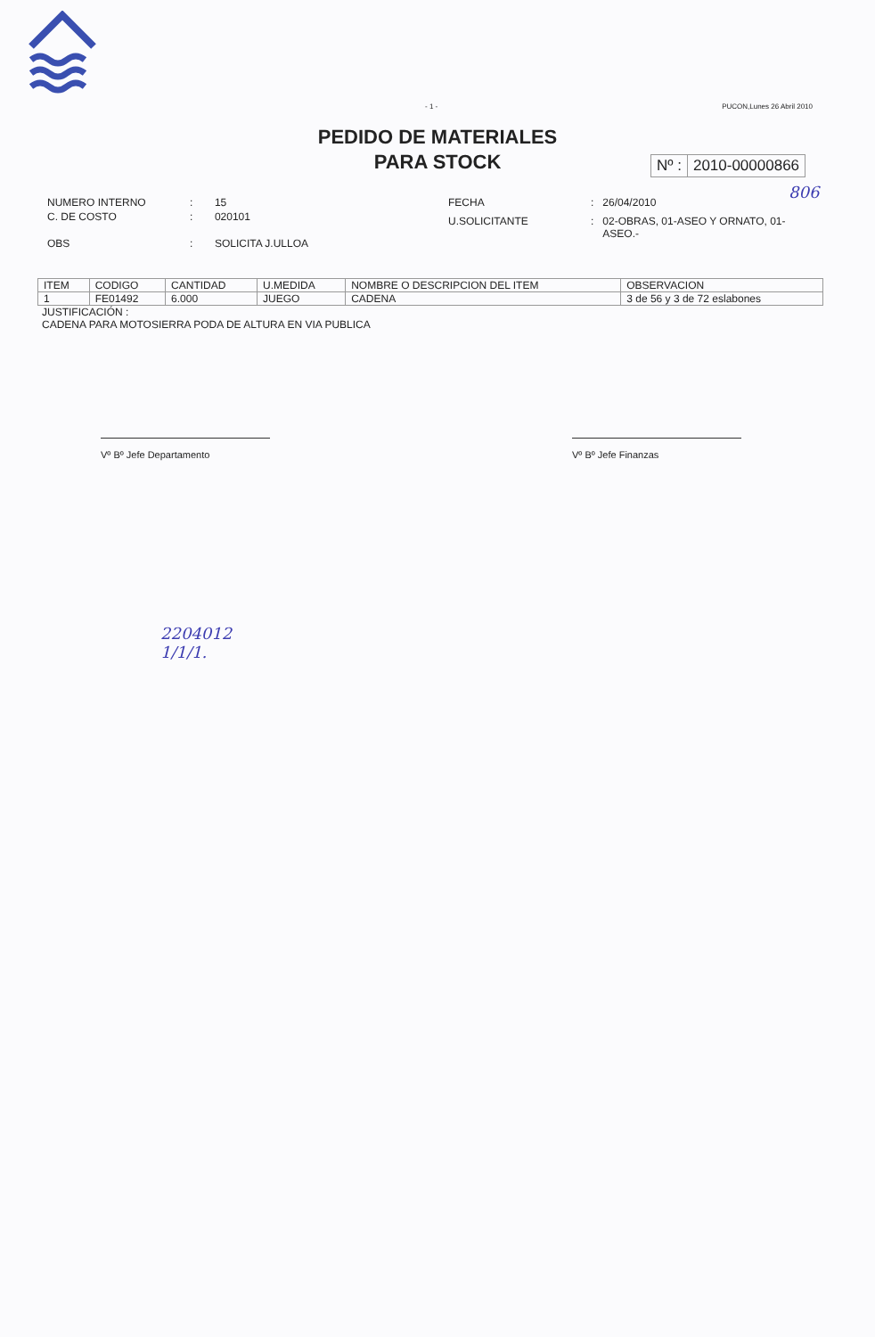- 1 - PUCON,Lunes 26 Abril 2010
PEDIDO DE MATERIALES
PARA STOCK
Nº : 2010-00000866
806
| NUMERO INTERNO | : | 15 |
| C. DE COSTO | : | 020101 |
| OBS | : | SOLICITA J.ULLOA |
| FECHA | : | 26/04/2010 |
| U.SOLICITANTE | : | 02-OBRAS, 01-ASEO Y ORNATO, 01-ASEO.- |
| ITEM | CODIGO | CANTIDAD | U.MEDIDA | NOMBRE O DESCRIPCION DEL ITEM | OBSERVACION |
| --- | --- | --- | --- | --- | --- |
| 1 | FE01492 | 6.000 | JUEGO | CADENA | 3 de 56 y 3 de 72 eslabones |
JUSTIFICACIÓN :
CADENA PARA MOTOSIERRA PODA DE ALTURA EN VIA PUBLICA
Vº Bº Jefe Departamento Vº Bº Jefe Finanzas
2204012
1/1/1.